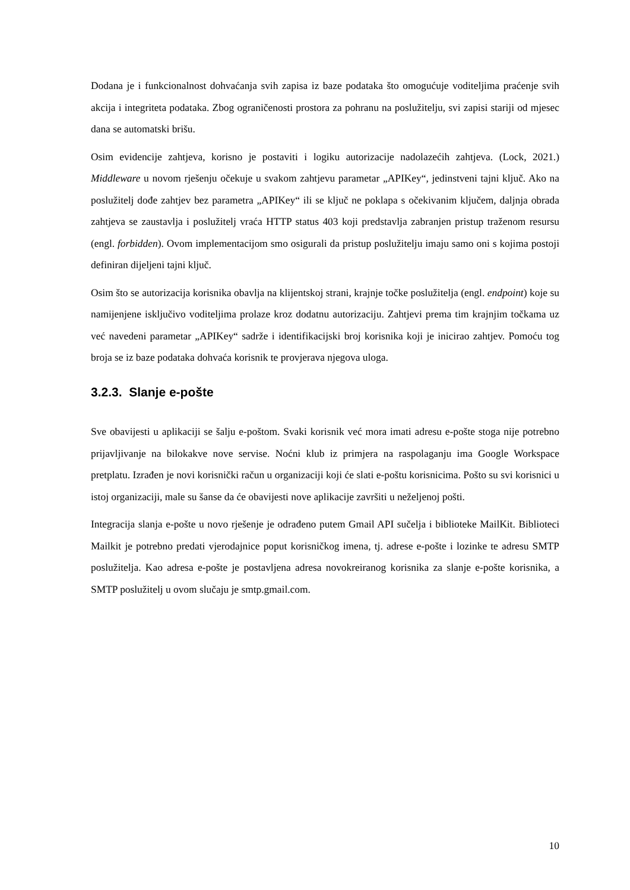Dodana je i funkcionalnost dohvaćanja svih zapisa iz baze podataka što omogućuje voditeljima praćenje svih akcija i integriteta podataka. Zbog ograničenosti prostora za pohranu na poslužitelju, svi zapisi stariji od mjesec dana se automatski brišu.
Osim evidencije zahtjeva, korisno je postaviti i logiku autorizacije nadolazećih zahtjeva. (Lock, 2021.) Middleware u novom rješenju očekuje u svakom zahtjevu parametar „APIKey“, jedinstveni tajni ključ. Ako na poslužitelj dođe zahtjev bez parametra „APIKey“ ili se ključ ne poklapa s očekivanim ključem, daljnja obrada zahtjeva se zaustavlja i poslužitelj vraća HTTP status 403 koji predstavlja zabranjen pristup traženom resursu (engl. forbidden). Ovom implementacijom smo osigurali da pristup poslužitelju imaju samo oni s kojima postoji definiran dijeljeni tajni ključ.
Osim što se autorizacija korisnika obavlja na klijentskoj strani, krajnje točke poslužitelja (engl. endpoint) koje su namijenjene isključivo voditeljima prolaze kroz dodatnu autorizaciju. Zahtjevi prema tim krajnjim točkama uz već navedeni parametar „APIKey“ sadrže i identifikacijski broj korisnika koji je inicirao zahtjev. Pomoću tog broja se iz baze podataka dohvaća korisnik te provjerava njegova uloga.
3.2.3. Slanje e-pošte
Sve obavijesti u aplikaciji se šalju e-poštom. Svaki korisnik već mora imati adresu e-pošte stoga nije potrebno prijavljivanje na bilokakve nove servise. Noćni klub iz primjera na raspolaganju ima Google Workspace pretplatu. Izrađen je novi korisnički račun u organizaciji koji će slati e-poštu korisnicima. Pošto su svi korisnici u istoj organizaciji, male su šanse da će obavijesti nove aplikacije završiti u neželjenoj pošti.
Integracija slanja e-pošte u novo rješenje je odrađeno putem Gmail API sučelja i biblioteke MailKit. Biblioteci Mailkit je potrebno predati vjerodajnice poput korisničkog imena, tj. adrese e-pošte i lozinke te adresu SMTP poslužitelja. Kao adresa e-pošte je postavljena adresa novokreiranog korisnika za slanje e-pošte korisnika, a SMTP poslužitelj u ovom slučaju je smtp.gmail.com.
10